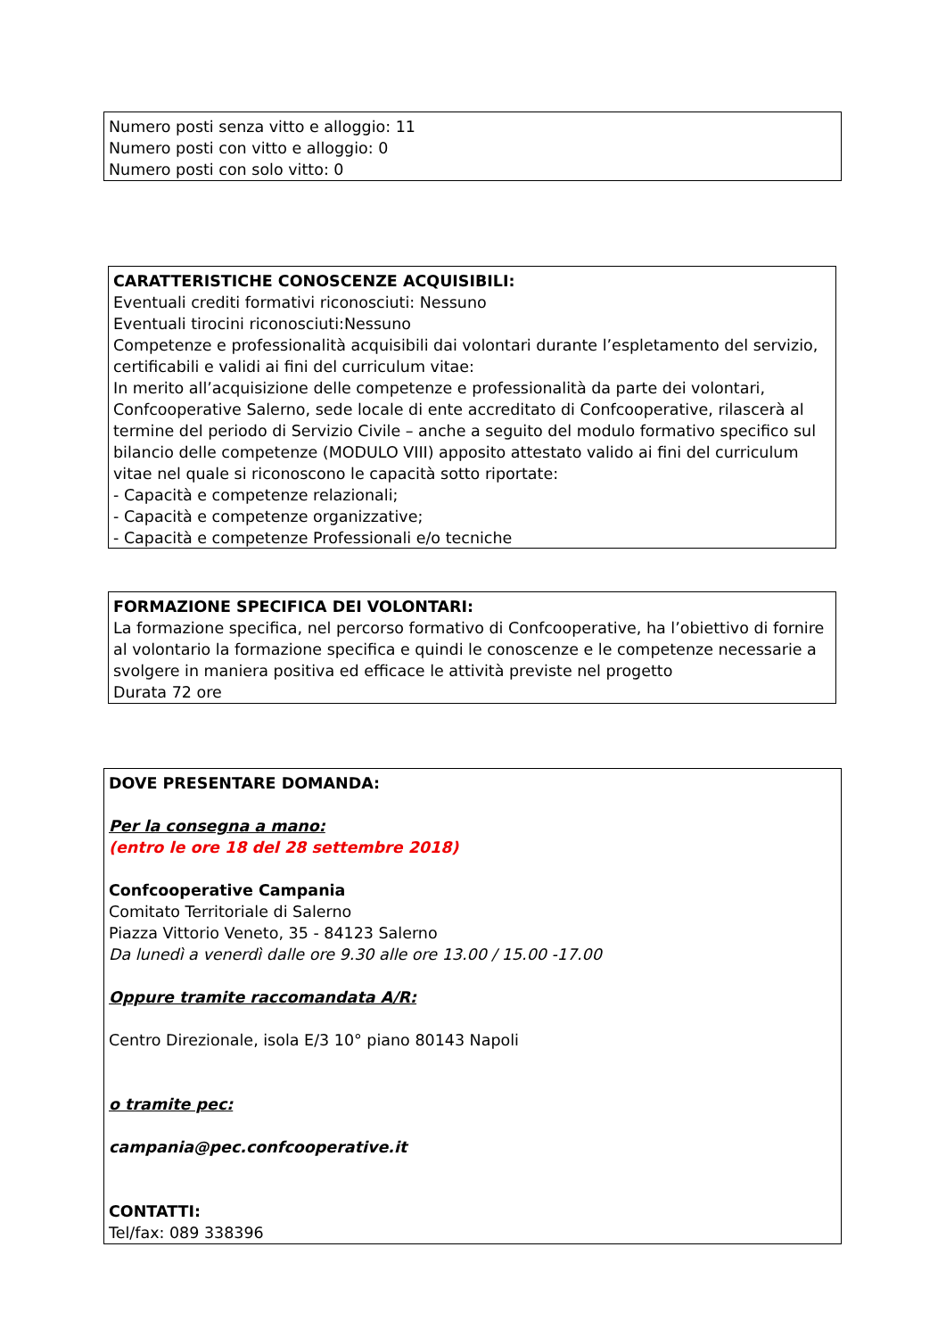Numero posti senza vitto e alloggio: 11
Numero posti con vitto e alloggio: 0
Numero posti con solo vitto: 0
CARATTERISTICHE CONOSCENZE ACQUISIBILI:
Eventuali crediti formativi riconosciuti: Nessuno
Eventuali tirocini riconosciuti:Nessuno
Competenze e professionalità acquisibili dai volontari durante l’espletamento del servizio, certificabili e validi ai fini del curriculum vitae:
In merito all’acquisizione delle competenze e professionalità da parte dei volontari, Confcooperative Salerno, sede locale di ente accreditato di Confcooperative, rilascerà al termine del periodo di Servizio Civile – anche a seguito del modulo formativo specifico sul bilancio delle competenze (MODULO VIII) apposito attestato valido ai fini del curriculum vitae nel quale si riconoscono le capacità sotto riportate:
- Capacità e competenze relazionali;
- Capacità e competenze organizzative;
- Capacità e competenze Professionali e/o tecniche
FORMAZIONE SPECIFICA DEI VOLONTARI:
La formazione specifica, nel percorso formativo di Confcooperative, ha l’obiettivo di fornire al volontario la formazione specifica e quindi le conoscenze e le competenze necessarie a svolgere in maniera positiva ed efficace le attività previste nel progetto
Durata 72 ore
DOVE PRESENTARE DOMANDA:
Per la consegna a mano:
(entro le ore 18 del 28 settembre 2018)
Confcooperative Campania
Comitato Territoriale di Salerno
Piazza Vittorio Veneto, 35 - 84123 Salerno
Da lunedì a venerdì dalle ore 9.30 alle ore 13.00 / 15.00 -17.00
Oppure tramite raccomandata A/R:
Centro Direzionale, isola E/3 10° piano 80143 Napoli
o tramite pec:
campania@pec.confcooperative.it
CONTATTI:
Tel/fax: 089 338396